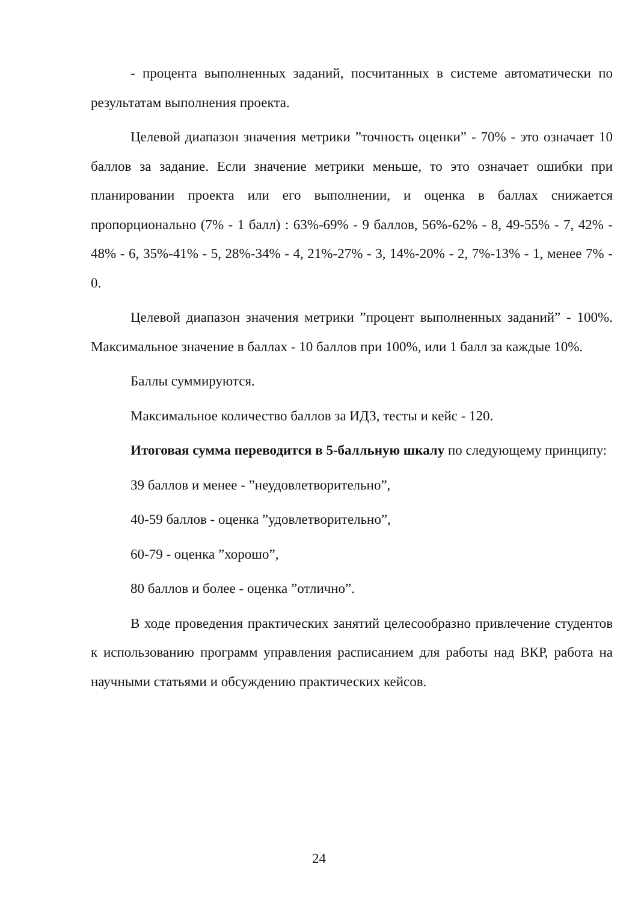- процента выполненных заданий, посчитанных в системе автоматически по результатам выполнения проекта.
Целевой диапазон значения метрики ”точность оценки” - 70% - это означает 10 баллов за задание. Если значение метрики меньше, то это означает ошибки при планировании проекта или его выполнении, и оценка в баллах снижается пропорционально (7% - 1 балл) : 63%-69% - 9 баллов, 56%-62% - 8, 49-55% - 7, 42% - 48% - 6, 35%-41% - 5, 28%-34% - 4, 21%-27% - 3, 14%-20% - 2, 7%-13% - 1, менее 7% - 0.
Целевой диапазон значения метрики ”процент выполненных заданий” - 100%. Максимальное значение в баллах - 10 баллов при 100%, или 1 балл за каждые 10%.
Баллы суммируются.
Максимальное количество баллов за ИДЗ, тесты и кейс - 120.
Итоговая сумма переводится в 5-балльную шкалу по следующему принципу:
39 баллов и менее - ”неудовлетворительно”,
40-59 баллов - оценка ”удовлетворительно”,
60-79 - оценка ”хорошо”,
80 баллов и более - оценка ”отлично”.
В ходе проведения практических занятий целесообразно привлечение студентов к использованию программ управления расписанием для работы над ВКР, работа на научными статьями и обсуждению практических кейсов.
24